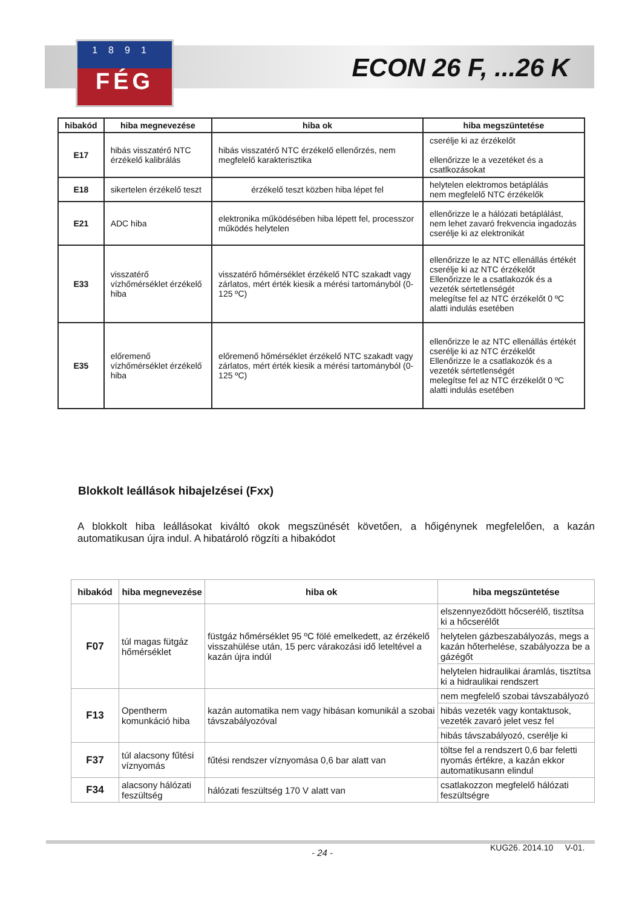1891
FÉG
ECON 26 F, ...26 K
| hibakód | hiba megnevezése | hiba ok | hiba megszüntetése |
| --- | --- | --- | --- |
| E17 | hibás visszatérő NTC érzékelő kalibrálás | hibás visszatérő NTC érzékelő ellenőrzés, nem megfelelő karakterisztika | cserélje ki az érzékelőt ellenőrizze le a vezetéket és a csatlkozásokat |
| E18 | sikertelen érzékelő teszt | érzékelő teszt közben hiba lépet fel | helytelen elektromos betáplálás nem megfelelő NTC érzékelők |
| E21 | ADC hiba | elektronika működésében hiba lépett fel, processzor működés helytelen | ellenőrizze le a hálózati betáplálást, nem lehet zavaró frekvencia ingadozás cserélje ki az elektronikát |
| E33 | visszatérő vízhőmérséklet érzékelő hiba | visszatérő hőmérséklet érzékelő NTC szakadt vagy zárlatos, mért érték kiesik a mérési tartományból (0-125 ºC) | ellenőrizze le az NTC ellenállás értékét cserélje ki az NTC érzékelőt Ellenőrizze le a csatlakozók és a vezeték sértetlenségét melegítse fel az NTC érzékelőt 0 ºC alatti indulás esetében |
| E35 | előremenő vízhőmérséklet érzékelő hiba | előremenő hőmérséklet érzékelő NTC szakadt vagy zárlatos, mért érték kiesik a mérési tartományból (0-125 ºC) | ellenőrizze le az NTC ellenállás értékét cserélje ki az NTC érzékelőt Ellenőrizze le a csatlakozók és a vezeték sértetlenségét melegítse fel az NTC érzékelőt 0 ºC alatti indulás esetében |
Blokkolt leállások hibajelzései (Fxx)
A blokkolt hiba leállásokat kiváltó okok megszünését követően, a hőigénynek megfelelően, a kazán automatikusan újra indul. A hibatároló rögzíti a hibakódot
| hibakód | hiba megnevezése | hiba ok | hiba megszüntetése |
| --- | --- | --- | --- |
| F07 | túl magas fütgáz hőmérséklet | füstgáz hőmérséklet 95 ºC fölé emelkedett, az érzékelő visszahülése után, 15 perc várakozási idő leteltével a kazán újra indúl | elszennyeződött hőcserélő, tisztítsa ki a hőcserélőt |
| | | | helytelen gázbeszabályozás, megs a kazán hőterhelése, szabályozza be a gázégőt |
| | | | helytelen hidraulikai áramlás, tisztítsa ki a hidraulikai rendszert |
| F13 | Opentherm komunkáció hiba | kazán automatika nem vagy hibásan komunikál a szobai távszabályozóval | nem megfelelő szobai távszabályozó |
| | | | hibás vezeték vagy kontaktusok, vezeték zavaró jelet vesz fel |
| | | | hibás távszabályozó, cserélje ki |
| F37 | túl alacsony fűtési víznyomás | fűtési rendszer víznyomása 0,6 bar alatt van | töltse fel a rendszert 0,6 bar feletti nyomás értékre, a kazán ekkor automatikusann elindul |
| F34 | alacsony hálózati feszültség | hálózati feszültség 170 V alatt van | csatlakozzon megfelelő hálózati feszültségre |
- 24 - KUG26. 2014.10 V-01.